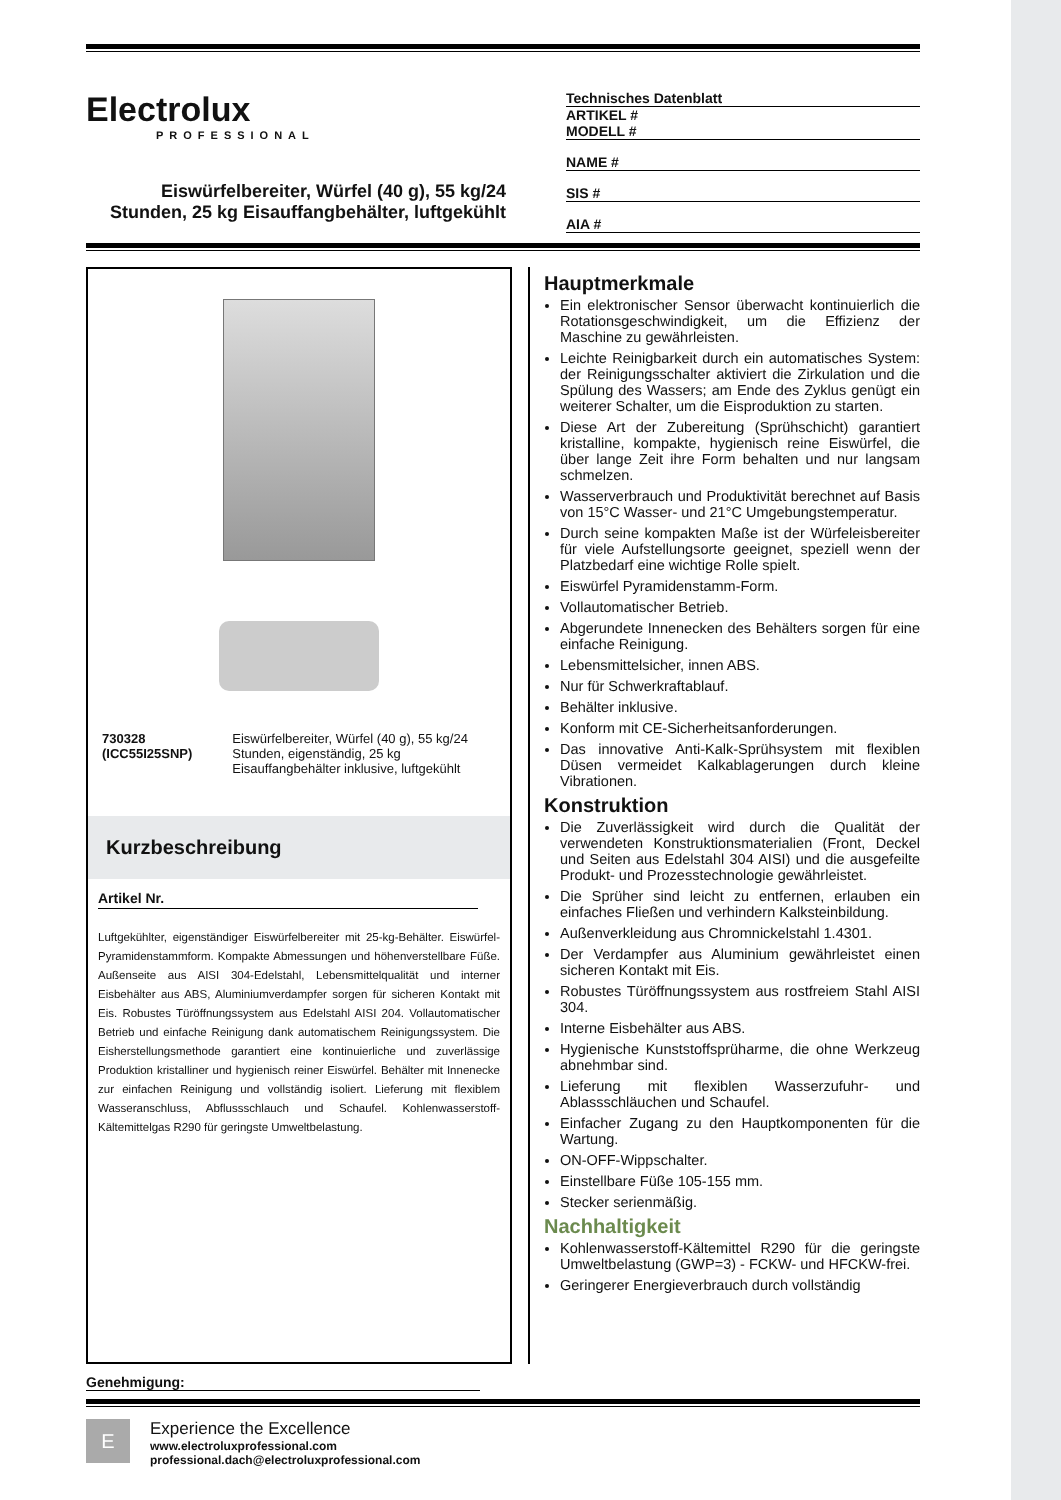Electrolux
PROFESSIONAL
Eiswürfelbereiter, Würfel (40 g), 55 kg/24 Stunden, 25 kg Eisauffangbehälter, luftgekühlt
Technisches Datenblatt
ARTIKEL #
MODELL #
NAME #
SIS #
AIA #
730328 (ICC55I25SNP) Eiswürfelbereiter, Würfel (40 g), 55 kg/24 Stunden, eigenständig, 25 kg Eisauffangbehälter inklusive, luftgekühlt
Kurzbeschreibung
Artikel Nr.
Luftgekühlter, eigenständiger Eiswürfelbereiter mit 25-kg-Behälter. Eiswürfel-Pyramidenstammform. Kompakte Abmessungen und höhenverstellbare Füße. Außenseite aus AISI 304-Edelstahl, Lebensmittelqualität und interner Eisbehälter aus ABS, Aluminiumverdampfer sorgen für sicheren Kontakt mit Eis. Robustes Türöffnungssystem aus Edelstahl AISI 204. Vollautomatischer Betrieb und einfache Reinigung dank automatischem Reinigungssystem. Die Eisherstellungsmethode garantiert eine kontinuierliche und zuverlässige Produktion kristalliner und hygienisch reiner Eiswürfel. Behälter mit Innenecke zur einfachen Reinigung und vollständig isoliert. Lieferung mit flexiblem Wasseranschluss, Abflussschlauch und Schaufel. Kohlenwasserstoff-Kältemittelgas R290 für geringste Umweltbelastung.
Hauptmerkmale
Ein elektronischer Sensor überwacht kontinuierlich die Rotationsgeschwindigkeit, um die Effizienz der Maschine zu gewährleisten.
Leichte Reinigbarkeit durch ein automatisches System: der Reinigungsschalter aktiviert die Zirkulation und die Spülung des Wassers; am Ende des Zyklus genügt ein weiterer Schalter, um die Eisproduktion zu starten.
Diese Art der Zubereitung (Sprühschicht) garantiert kristalline, kompakte, hygienisch reine Eiswürfel, die über lange Zeit ihre Form behalten und nur langsam schmelzen.
Wasserverbrauch und Produktivität berechnet auf Basis von 15°C Wasser- und 21°C Umgebungstemperatur.
Durch seine kompakten Maße ist der Würfeleisbereiter für viele Aufstellungsorte geeignet, speziell wenn der Platzbedarf eine wichtige Rolle spielt.
Eiswürfel Pyramidenstamm-Form.
Vollautomatischer Betrieb.
Abgerundete Innenecken des Behälters sorgen für eine einfache Reinigung.
Lebensmittelsicher, innen ABS.
Nur für Schwerkraftablauf.
Behälter inklusive.
Konform mit CE-Sicherheitsanforderungen.
Das innovative Anti-Kalk-Sprühsystem mit flexiblen Düsen vermeidet Kalkablagerungen durch kleine Vibrationen.
Konstruktion
Die Zuverlässigkeit wird durch die Qualität der verwendeten Konstruktionsmaterialien (Front, Deckel und Seiten aus Edelstahl 304 AISI) und die ausgefeilte Produkt- und Prozesstechnologie gewährleistet.
Die Sprüher sind leicht zu entfernen, erlauben ein einfaches Fließen und verhindern Kalksteinbildung.
Außenverkleidung aus Chromnickelstahl 1.4301.
Der Verdampfer aus Aluminium gewährleistet einen sicheren Kontakt mit Eis.
Robustes Türöffnungssystem aus rostfreiem Stahl AISI 304.
Interne Eisbehälter aus ABS.
Hygienische Kunststoffsprüharme, die ohne Werkzeug abnehmbar sind.
Lieferung mit flexiblen Wasserzufuhr- und Ablassschläuchen und Schaufel.
Einfacher Zugang zu den Hauptkomponenten für die Wartung.
ON-OFF-Wippschalter.
Einstellbare Füße 105-155 mm.
Stecker serienmäßig.
Nachhaltigkeit
Kohlenwasserstoff-Kältemittel R290 für die geringste Umweltbelastung (GWP=3) - FCKW- und HFCKW-frei.
Geringerer Energieverbrauch durch vollständig
Genehmigung:
E
Experience the Excellence
www.electroluxprofessional.com
professional.dach@electroluxprofessional.com